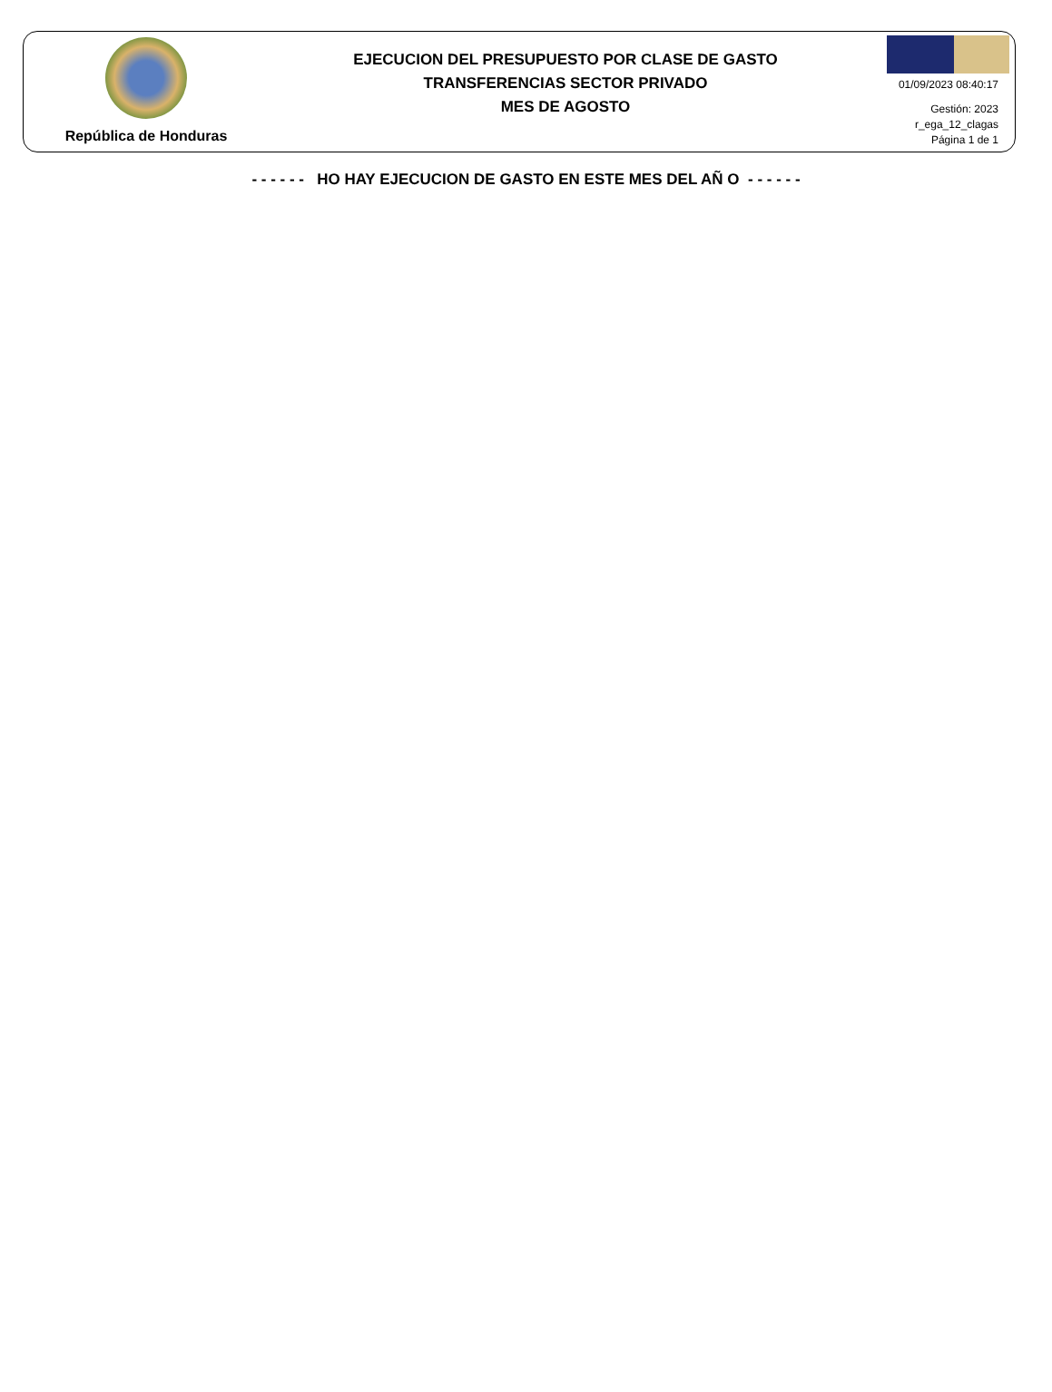República de Honduras
EJECUCION DEL PRESUPUESTO POR CLASE DE GASTO
TRANSFERENCIAS SECTOR PRIVADO
MES DE AGOSTO
01/09/2023 08:40:17
Gestión: 2023
r_ega_12_clagas
Página 1 de 1
- - - - - - HO HAY EJECUCION DE GASTO EN ESTE MES DEL AÑ O - - - - - -